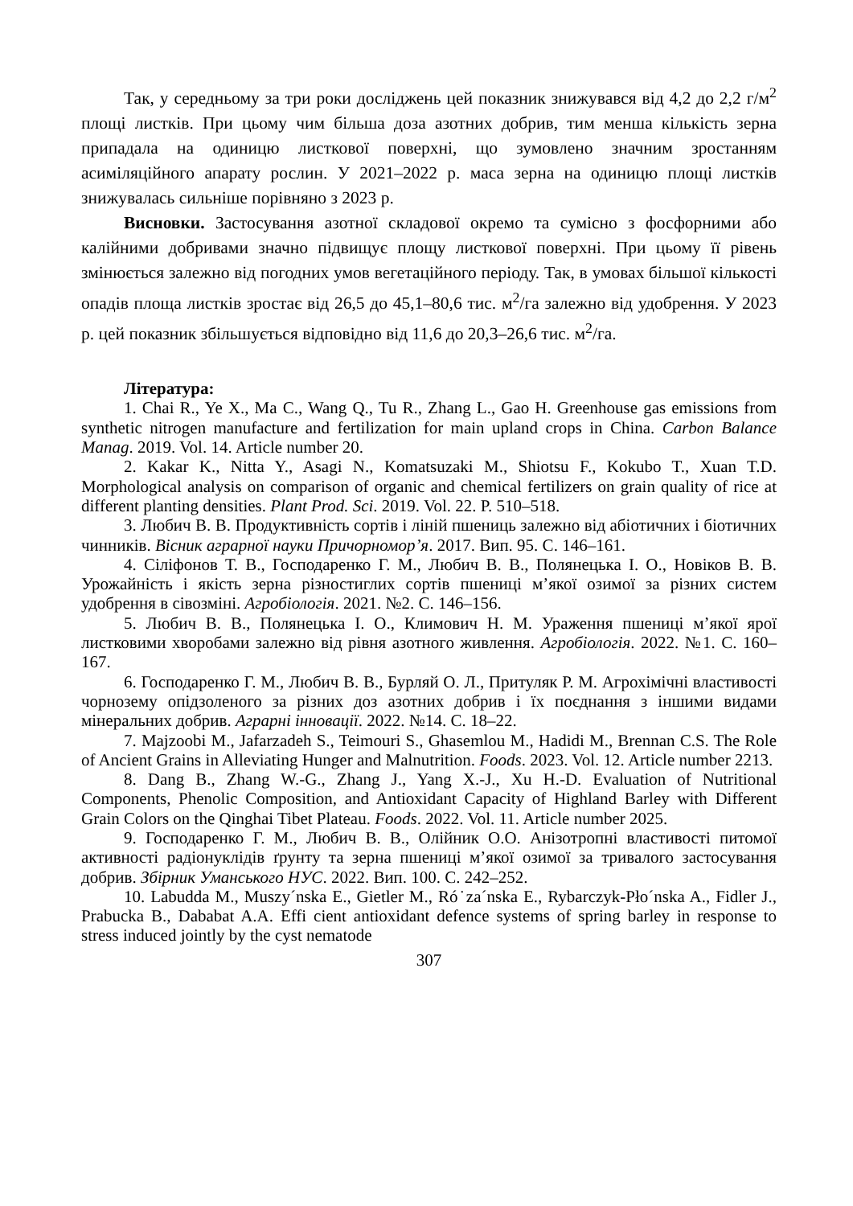Так, у середньому за три роки досліджень цей показник знижувався від 4,2 до 2,2 г/м<sup>2</sup> площі листків. При цьому чим більша доза азотних добрив, тим менша кількість зерна припадала на одиницю листкової поверхні, що зумовлено значним зростанням асиміляційного апарату рослин. У 2021–2022 р. маса зерна на одиницю площі листків знижувалась сильніше порівняно з 2023 р.
Висновки. Застосування азотної складової окремо та сумісно з фосфорними або калійними добривами значно підвищує площу листкової поверхні. При цьому її рівень змінюється залежно від погодних умов вегетаційного періоду. Так, в умовах більшої кількості опадів площа листків зростає від 26,5 до 45,1–80,6 тис. м<sup>2</sup>/га залежно від удобрення. У 2023 р. цей показник збільшується відповідно від 11,6 до 20,3–26,6 тис. м<sup>2</sup>/га.
Література:
1. Chai R., Ye X., Ma C., Wang Q., Tu R., Zhang L., Gao H. Greenhouse gas emissions from synthetic nitrogen manufacture and fertilization for main upland crops in China. Carbon Balance Manag. 2019. Vol. 14. Article number 20.
2. Kakar K., Nitta Y., Asagi N., Komatsuzaki M., Shiotsu F., Kokubo T., Xuan T.D. Morphological analysis on comparison of organic and chemical fertilizers on grain quality of rice at different planting densities. Plant Prod. Sci. 2019. Vol. 22. P. 510–518.
3. Любич В. В. Продуктивність сортів і ліній пшениць залежно від абіотичних і біотичних чинників. Вісник аграрної науки Причорномор’я. 2017. Вип. 95. С. 146–161.
4. Сіліфонов Т. В., Господаренко Г. М., Любич В. В., Полянецька І. О., Новіков В. В. Урожайність і якість зерна різностиглих сортів пшениці м’якої озимої за різних систем удобрення в сівозміні. Агробіологія. 2021. №2. С. 146–156.
5. Любич В. В., Полянецька І. О., Климович Н. М. Ураження пшениці м’якої ярої листковими хворобами залежно від рівня азотного живлення. Агробіологія. 2022. №1. С. 160–167.
6. Господаренко Г. М., Любич В. В., Бурляй О. Л., Притуляк Р. М. Агрохімічні властивості чорнозему опідзоленого за різних доз азотних добрив і їх поєднання з іншими видами мінеральних добрив. Аграрні інновації. 2022. №14. С. 18–22.
7. Majzoobi M., Jafarzadeh S., Teimouri S., Ghasemlou M., Hadidi M., Brennan C.S. The Role of Ancient Grains in Alleviating Hunger and Malnutrition. Foods. 2023. Vol. 12. Article number 2213.
8. Dang B., Zhang W.-G., Zhang J., Yang X.-J., Xu H.-D. Evaluation of Nutritional Components, Phenolic Composition, and Antioxidant Capacity of Highland Barley with Different Grain Colors on the Qinghai Tibet Plateau. Foods. 2022. Vol. 11. Article number 2025.
9. Господаренко Г. М., Любич В. В., Олійник О.О. Анізотропні властивості питомої активності радіонуклідів ґрунту та зерна пшениці м’якої озимої за тривалого застосування добрив. Збірник Уманського НУС. 2022. Вип. 100. С. 242–252.
10. Labudda M., Muszy´nska E., Gietler M., Ró˙za´nska E., Rybarczyk-Pło´nska A., Fidler J., Prabucka B., Dababat A.A. Effi cient antioxidant defence systems of spring barley in response to stress induced jointly by the cyst nematode
307